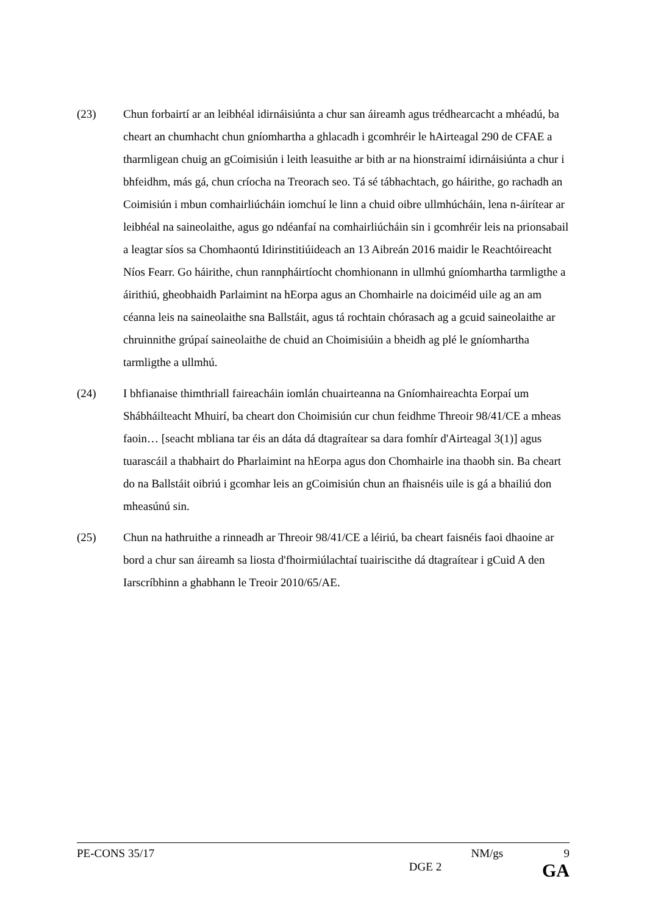(23) Chun forbairtí ar an leibhéal idirnáisiúnta a chur san áireamh agus trédhearcacht a mhéadú, ba cheart an chumhacht chun gníomhartha a ghlacadh i gcomhréir le hAirteagal 290 de CFAE a tharmligean chuig an gCoimisiún i leith leasuithe ar bith ar na hionstraimí idirnáisiúnta a chur i bhfeidhm, más gá, chun críocha na Treorach seo. Tá sé tábhachtach, go háirithe, go rachadh an Coimisiún i mbun comhairliúcháin iomchuí le linn a chuid oibre ullmhúcháin, lena n-áirítear ar leibhéal na saineolaithe, agus go ndéanfaí na comhairliúcháin sin i gcomhréir leis na prionsabail a leagtar síos sa Chomhaontú Idirinstitiúideach an 13 Aibreán 2016 maidir le Reachtóireacht Níos Fearr. Go háirithe, chun rannpháirtíocht chomhionann in ullmhú gníomhartha tarmligthe a áirithiú, gheobhaidh Parlaimint na hEorpa agus an Chomhairle na doiciméid uile ag an am céanna leis na saineolaithe sna Ballstáit, agus tá rochtain chórasach ag a gcuid saineolaithe ar chruinnithe grúpaí saineolaithe de chuid an Choimisiúin a bheidh ag plé le gníomhartha tarmligthe a ullmhú.
(24) I bhfianaise thimthriall faireacháin iomlán chuairteanna na Gníomhaireachta Eorpaí um Shábháilteacht Mhuirí, ba cheart don Choimisiún cur chun feidhme Threoir 98/41/CE a mheas faoin… [seacht mbliana tar éis an dáta dá dtagraítear sa dara fomhír d'Airteagal 3(1)] agus tuarascáil a thabhairt do Pharlaimint na hEorpa agus don Chomhairle ina thaobh sin. Ba cheart do na Ballstáit oibriú i gcomhar leis an gCoimisiún chun an fhaisnéis uile is gá a bhailiú don mheasúnú sin.
(25) Chun na hathruithe a rinneadh ar Threoir 98/41/CE a léiriú, ba cheart faisnéis faoi dhaoine ar bord a chur san áireamh sa liosta d'fhoirmiúlachtaí tuairiscithe dá dtagraítear i gCuid A den Iarscríbhinn a ghabhann le Treoir 2010/65/AE.
PE-CONS 35/17 NM/gs 9
DGE 2 GA